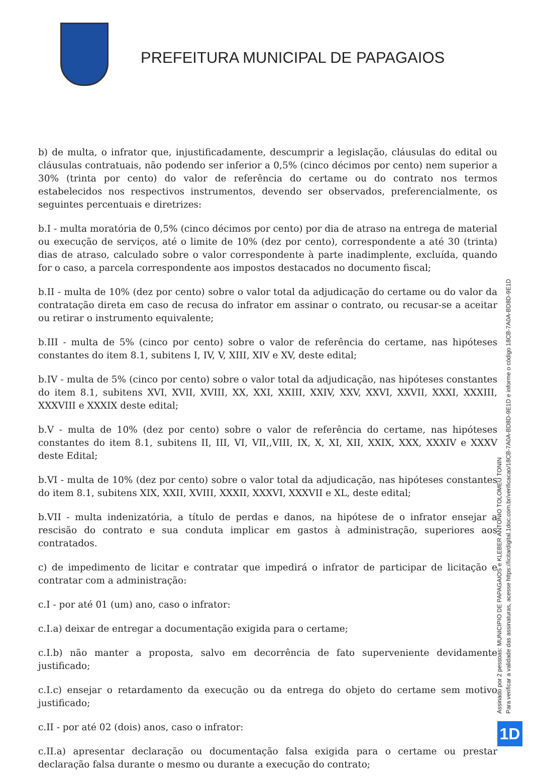PREFEITURA MUNICIPAL DE PAPAGAIOS
b) de multa, o infrator que, injustificadamente, descumprir a legislação, cláusulas do edital ou cláusulas contratuais, não podendo ser inferior a 0,5% (cinco décimos por cento) nem superior a 30% (trinta por cento) do valor de referência do certame ou do contrato nos termos estabelecidos nos respectivos instrumentos, devendo ser observados, preferencialmente, os seguintes percentuais e diretrizes:
b.I - multa moratória de 0,5% (cinco décimos por cento) por dia de atraso na entrega de material ou execução de serviços, até o limite de 10% (dez por cento), correspondente a até 30 (trinta) dias de atraso, calculado sobre o valor correspondente à parte inadimplente, excluída, quando for o caso, a parcela correspondente aos impostos destacados no documento fiscal;
b.II - multa de 10% (dez por cento) sobre o valor total da adjudicação do certame ou do valor da contratação direta em caso de recusa do infrator em assinar o contrato, ou recusar-se a aceitar ou retirar o instrumento equivalente;
b.III - multa de 5% (cinco por cento) sobre o valor de referência do certame, nas hipóteses constantes do item 8.1, subitens I, IV, V, XIII, XIV e XV, deste edital;
b.IV - multa de 5% (cinco por cento) sobre o valor total da adjudicação, nas hipóteses constantes do item 8.1, subitens XVI, XVII, XVIII, XX, XXI, XXIII, XXIV, XXV, XXVI, XXVII, XXXI, XXXIII, XXXVIII e XXXIX deste edital;
b.V - multa de 10% (dez por cento) sobre o valor de referência do certame, nas hipóteses constantes do item 8.1, subitens II, III, VI, VII,,VIII, IX, X, XI, XII, XXIX, XXX, XXXIV e XXXV deste Edital;
b.VI - multa de 10% (dez por cento) sobre o valor total da adjudicação, nas hipóteses constantes do item 8.1, subitens XIX, XXII, XVIII, XXXII, XXXVI, XXXVII e XL, deste edital;
b.VII - multa indenizatória, a título de perdas e danos, na hipótese de o infrator ensejar a rescisão do contrato e sua conduta implicar em gastos à administração, superiores aos contratados.
c) de impedimento de licitar e contratar que impedirá o infrator de participar de licitação e contratar com a administração:
c.I - por até 01 (um) ano, caso o infrator:
c.I.a) deixar de entregar a documentação exigida para o certame;
c.I.b) não manter a proposta, salvo em decorrência de fato superveniente devidamente justificado;
c.I.c) ensejar o retardamento da execução ou da entrega do objeto do certame sem motivo justificado;
c.II - por até 02 (dois) anos, caso o infrator:
c.II.a) apresentar declaração ou documentação falsa exigida para o certame ou prestar declaração falsa durante o mesmo ou durante a execução do contrato;
Assinado por 2 pessoas: MUNICIPIO DE PAPAGAIOS e KLEBER ANTONIO TOLOMEU TONIN
Para verificar a validade das assinaturas, acesse https://licitardigital.1doc.com.br/verificacao/18CB-7A0A-BD8D-9E1D e informe o código 18CB-7A0A-BD8D-9E1D
1D